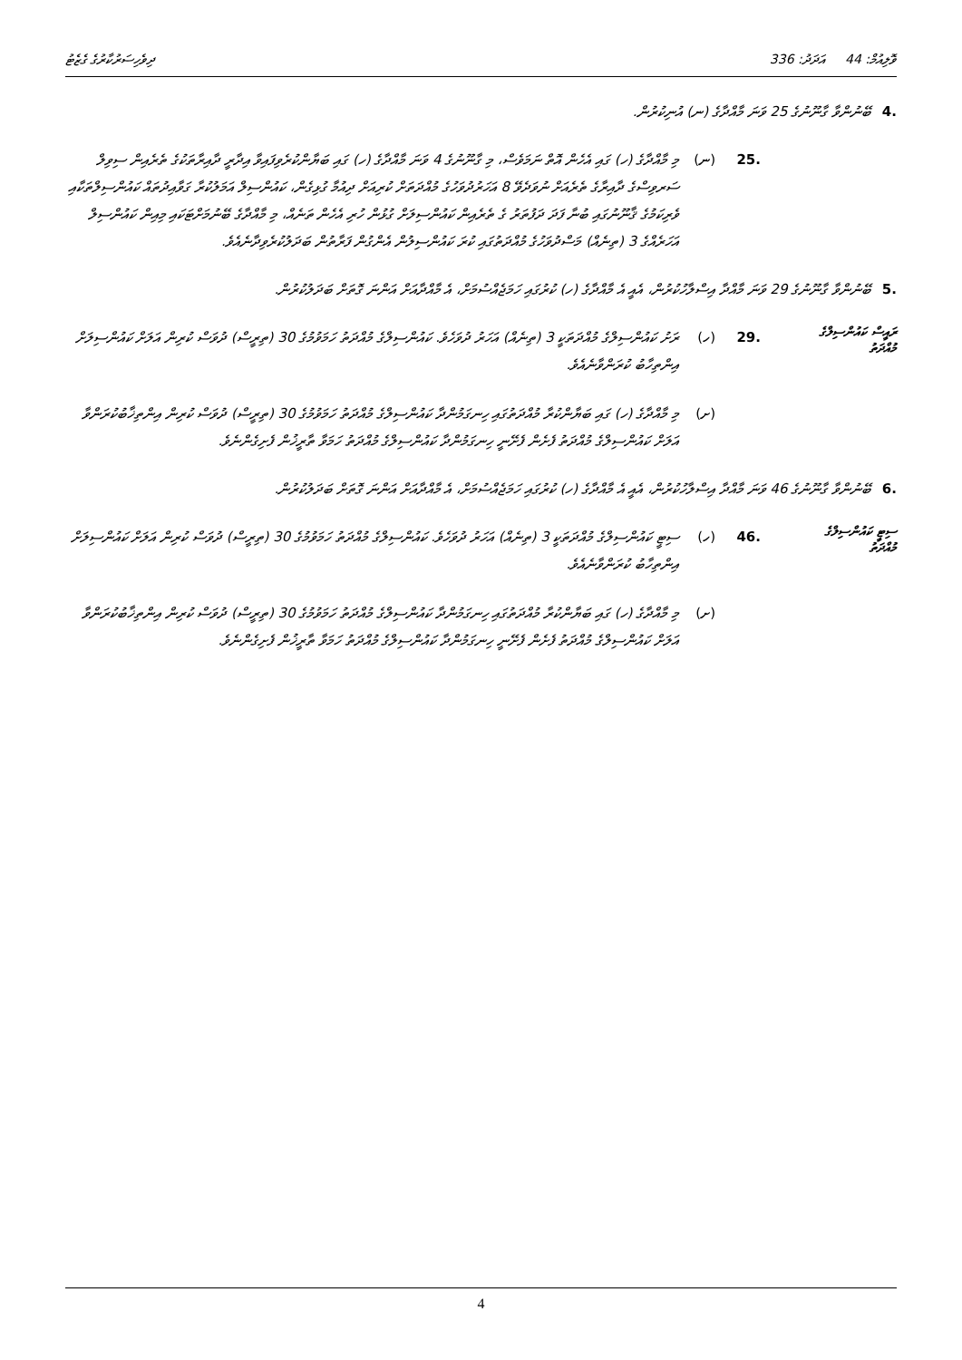ވޮލިއުމް: 44 އަދަދު: 336 ދިވެހިސަރުކާރުގެ ގެޒެޓު
.4 ބޭނުންވާ ގާނޫނުގެ 25 ވަނަ މާއްދާގެ (ނ) އުނިކުރުން.
.25 (ނ) މި މާއްދާގެ (ހ) ގައި އެހެން އޮތް ނަމަވެސް، މި ގާނޫނުގެ 4 ވަނަ މާއްދާގެ (ހ) ގައި ބަޔާންކުރެވިފައިވާ އިދާރީ ދާއިރާތަކުގެ ތެރެއިން ސިވިލް ސަރވިސްގެ ދާއިރާގެ ތެރެއަށް ނުވަދެވޭ 8 އަހަރުދުވަހުގެ މުއްދަތަށް ކުރިއަށް ދިއުމާ ގުޅިގެން، ކައުންސިލް އަމަލުކުރާ ގަވާއިދުތައް ކައުންސިލްތަކާއި ވެރިކަމުގެ ޤާނޫނުގައި ބުނާ ފަދަ ދަފުތަރު ގެ ތެރެއިން ކައުންސިލަށް ގުޅުން ހުރި އެހެން ތަނެއް، މި މާއްދާގެ ބޭނުމަށްޓަކައި މިއިން ކައުންސިލް އަހަރެއްގެ 3 (ތިނެއް) މަސްދުވަހުގެ މުއްދަތުގައި ކުރަ ކައުންސިލުން އެންގުން ފަރާތުން ބަދަލުކުރެވިދާނެއެވެ.
.5 ބޭނުންވާ ގާނޫނުގެ 29 ވަނަ މާއްދާ އިސްލާހުކުރުން، އެއީ އެ މާއްދާގެ (ހ) ކުރުގައި ހަމަޖެއްސުމަށް، އެ މާއްދާއަށް އަންނަ ގޮތަށް ބަދަލުކުރުން.
ރައީސް ކައުންސިލްގެ
މުއްދަތު
.29 (ހ) ރަށު ކައުންސިލްގެ މުއްދަތަކީ 3 (ތިނެއް) އަހަރު ދުވަހެވެ. ކައުންސިލްގެ މުއްދަތު ހަމަވުމުގެ 30 (ތިރީސް) ދުވަސް ކުރިން އަލަށް ކައުންސިލަށް އިންތިހާބު ކުރަންވާނެއެވެ.
(ށ) މި މާއްދާގެ (ހ) ގައި ބަޔާންކުރާ މުއްދަތުގައި ހިނގަމުންދާ ކައުންސިލްގެ މުއްދަތު ހަމަވުމުގެ 30 (ތިރީސް) ދުވަސް ކުރިން އިންތިޚާބުކުރަންވާ އަލަށް ކައުންސިލްގެ މުއްދަތު ފެށެން ފެށޭނީ ހިނގަމުންދާ ކައުންސިލްގެ މުއްދަތު ހަމަވާ ތާރީޚުން ފެށިގެންނެވެ.
.6 ބޭނުންވާ ގާނޫނުގެ 46 ވަނަ މާއްދާ އިސްލާހުކުރުން، އެއީ އެ މާއްދާގެ (ހ) ކުރުގައި ހަމަޖެއްސުމަށް، އެ މާއްދާއަށް އަންނަ ގޮތަށް ބަދަލުކުރުން.
ސިޓީ ކައުންސިލްގެ
މުއްދަތު
.46 (ހ) ސިޓީ ކައުންސިލްގެ މުއްދަތަކީ 3 (ތިނެއް) އަހަރު ދުވަހެވެ. ކައުންސިލްގެ މުއްދަތު ހަމަވުމުގެ 30 (ތިރީސް) ދުވަސް ކުރިން އަލަށް ކައުންސިލަށް އިންތިހާބު ކުރަންވާނެއެވެ.
(ށ) މި މާއްދާގެ (ހ) ގައި ބަޔާންކުރާ މުއްދަތުގައި ހިނގަމުންދާ ކައުންސިލްގެ މުއްދަތު ހަމަވުމުގެ 30 (ތިރީސް) ދުވަސް ކުރިން އިންތިޚާބުކުރަންވާ އަލަށް ކައުންސިލްގެ މުއްދަތު ފެށެން ފެށޭނީ ހިނގަމުންދާ ކައުންސިލްގެ މުއްދަތު ހަމަވާ ތާރީޚުން ފެށިގެންނެވެ.
4